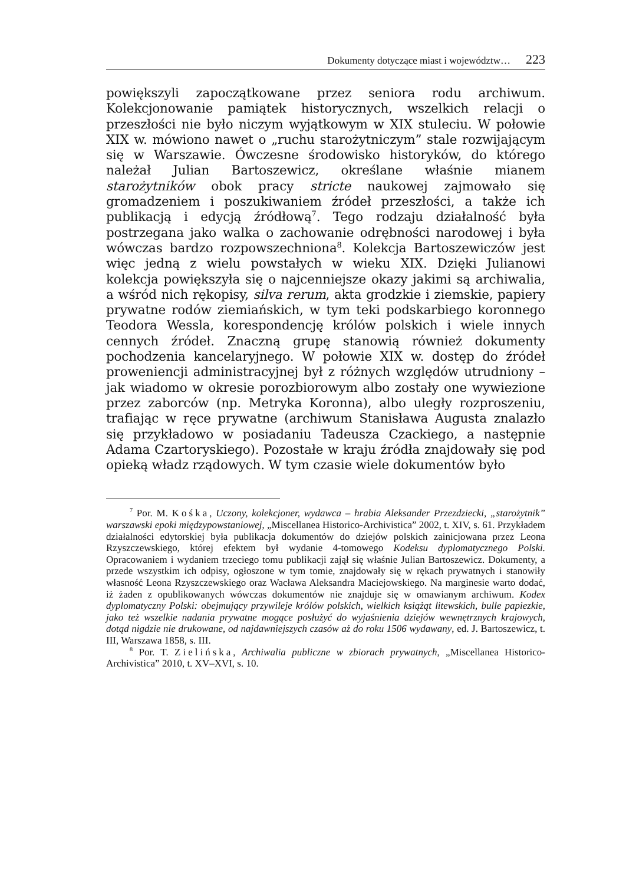Dokumenty dotyczące miast i województw… 223
powiększyli zapoczątkowane przez seniora rodu archiwum. Kolekcjonowanie pamiątek historycznych, wszelkich relacji o przeszłości nie było niczym wyjątkowym w XIX stuleciu. W połowie XIX w. mówiono nawet o „ruchu starożytniczym” stale rozwijającym się w Warszawie. Ówczesne środowisko historyków, do którego należał Julian Bartoszewicz, określane właśnie mianem starożytników obok pracy stricte naukowej zajmowało się gromadzeniem i poszukiwaniem źródeł przeszłości, a także ich publikacją i edycją źródłową<sup>7</sup>. Tego rodzaju działalność była postrzegana jako walka o zachowanie odrębności narodowej i była wówczas bardzo rozpowszechniona<sup>8</sup>. Kolekcja Bartoszewiczów jest więc jedną z wielu powstałych w wieku XIX. Dzięki Julianowi kolekcja powiększyła się o najcenniejsze okazy jakimi są archiwalia, a wśród nich rękopisy, silva rerum, akta grodzkie i ziemskie, papiery prywatne rodów ziemiańskich, w tym teki podskarbiego koronnego Teodora Wessla, korespondencję królów polskich i wiele innych cennych źródeł. Znaczną grupę stanowią również dokumenty pochodzenia kancelaryjnego. W połowie XIX w. dostęp do źródeł proweniencji administracyjnej był z różnych względów utrudniony – jak wiadomo w okresie porozbiorowym albo zostały one wywiezione przez zaborców (np. Metryka Koronna), albo uległy rozproszeniu, trafiając w ręce prywatne (archiwum Stanisława Augusta znalazło się przykładowo w posiadaniu Tadeusza Czackiego, a następnie Adama Czartoryskiego). Pozostałe w kraju źródła znajdowały się pod opieką władz rządowych. W tym czasie wiele dokumentów było
<sup>7</sup> Por. M. Kośka, Uczony, kolekcjoner, wydawca – hrabia Aleksander Przezdziecki, „starożytnik” warszawski epoki międzypowstaniowej, „Miscellanea Historico-Archivistica” 2002, t. XIV, s. 61. Przykładem działalności edytorskiej była publikacja dokumentów do dziejów polskich zainicjowana przez Leona Rzyszczewskiego, której efektem był wydanie 4-tomowego Kodeksu dyplomatycznego Polski. Opracowaniem i wydaniem trzeciego tomu publikacji zajął się właśnie Julian Bartoszewicz. Dokumenty, a przede wszystkim ich odpisy, ogłoszone w tym tomie, znajdowały się w rękach prywatnych i stanowiły własność Leona Rzyszczewskiego oraz Wacława Aleksandra Maciejowskiego. Na marginesie warto dodać, iż żaden z opublikowanych wówczas dokumentów nie znajduje się w omawianym archiwum. Kodex dyplomatyczny Polski: obejmujący przywileje królów polskich, wielkich książąt litewskich, bulle papiezkie, jako też wszelkie nadania prywatne mogące posłużyć do wyjaśnienia dziejów wewnętrznych krajowych, dotąd nigdzie nie drukowane, od najdawniejszych czasów aż do roku 1506 wydawany, ed. J. Bartoszewicz, t. III, Warszawa 1858, s. III.
<sup>8</sup> Por. T. Zielińska, Archiwalia publiczne w zbiorach prywatnych, „Miscellanea Historico-Archivistica” 2010, t. XV–XVI, s. 10.